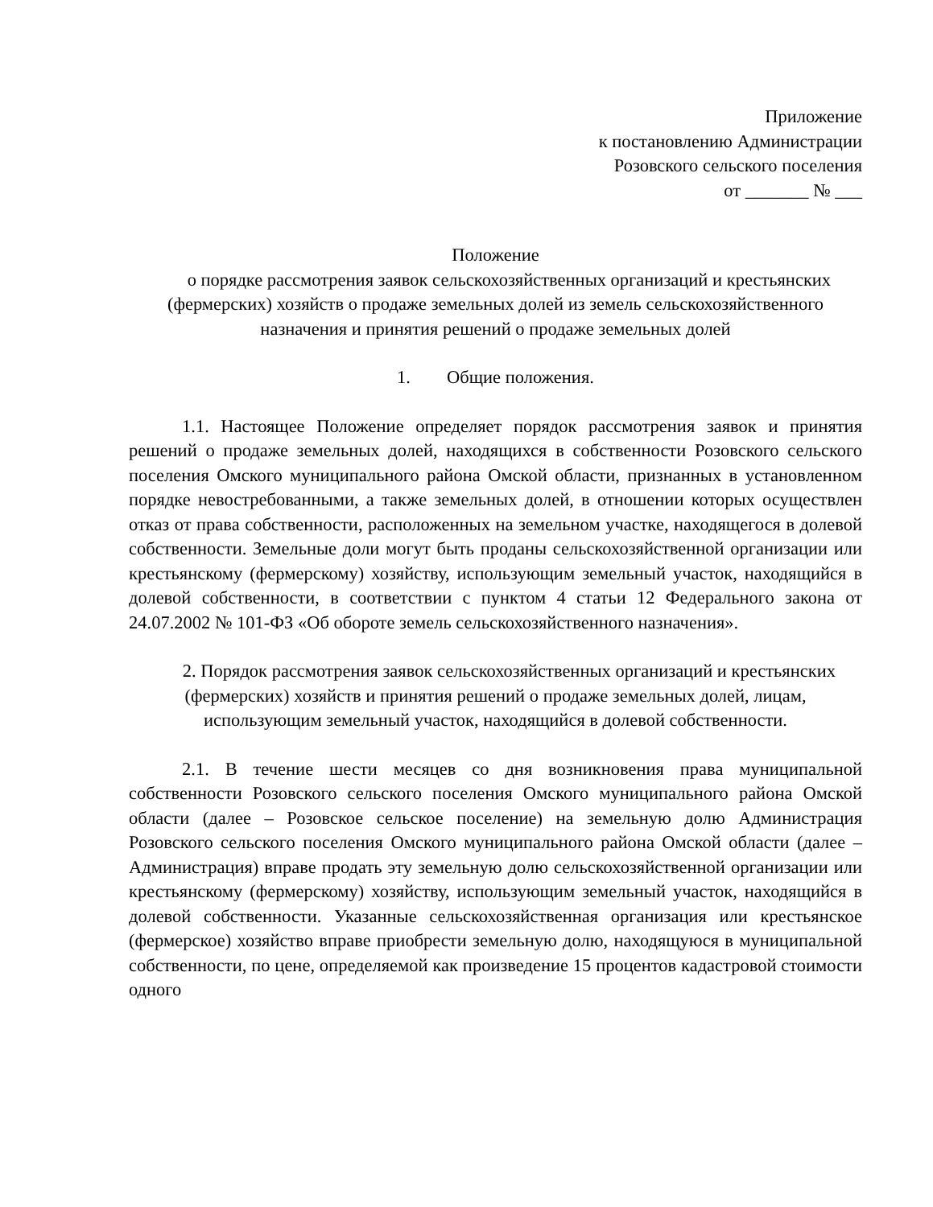Приложение
к постановлению Администрации
Розовского сельского поселения
от _______ № ___
Положение
о порядке рассмотрения заявок сельскохозяйственных организаций и крестьянских (фермерских) хозяйств о продаже земельных долей из земель сельскохозяйственного назначения и принятия решений о продаже земельных долей
1. Общие положения.
1.1. Настоящее Положение определяет порядок рассмотрения заявок и принятия решений о продаже земельных долей, находящихся в собственности Розовского сельского поселения Омского муниципального района Омской области, признанных в установленном порядке невостребованными, а также земельных долей, в отношении которых осуществлен отказ от права собственности, расположенных на земельном участке, находящегося в долевой собственности. Земельные доли могут быть проданы сельскохозяйственной организации или крестьянскому (фермерскому) хозяйству, использующим земельный участок, находящийся в долевой собственности, в соответствии с пунктом 4 статьи 12 Федерального закона от 24.07.2002 № 101-ФЗ «Об обороте земель сельскохозяйственного назначения».
2. Порядок рассмотрения заявок сельскохозяйственных организаций и крестьянских (фермерских) хозяйств и принятия решений о продаже земельных долей, лицам, использующим земельный участок, находящийся в долевой собственности.
2.1. В течение шести месяцев со дня возникновения права муниципальной собственности Розовского сельского поселения Омского муниципального района Омской области (далее – Розовское сельское поселение) на земельную долю Администрация Розовского сельского поселения Омского муниципального района Омской области (далее – Администрация) вправе продать эту земельную долю сельскохозяйственной организации или крестьянскому (фермерскому) хозяйству, использующим земельный участок, находящийся в долевой собственности. Указанные сельскохозяйственная организация или крестьянское (фермерское) хозяйство вправе приобрести земельную долю, находящуюся в муниципальной собственности, по цене, определяемой как произведение 15 процентов кадастровой стоимости одного